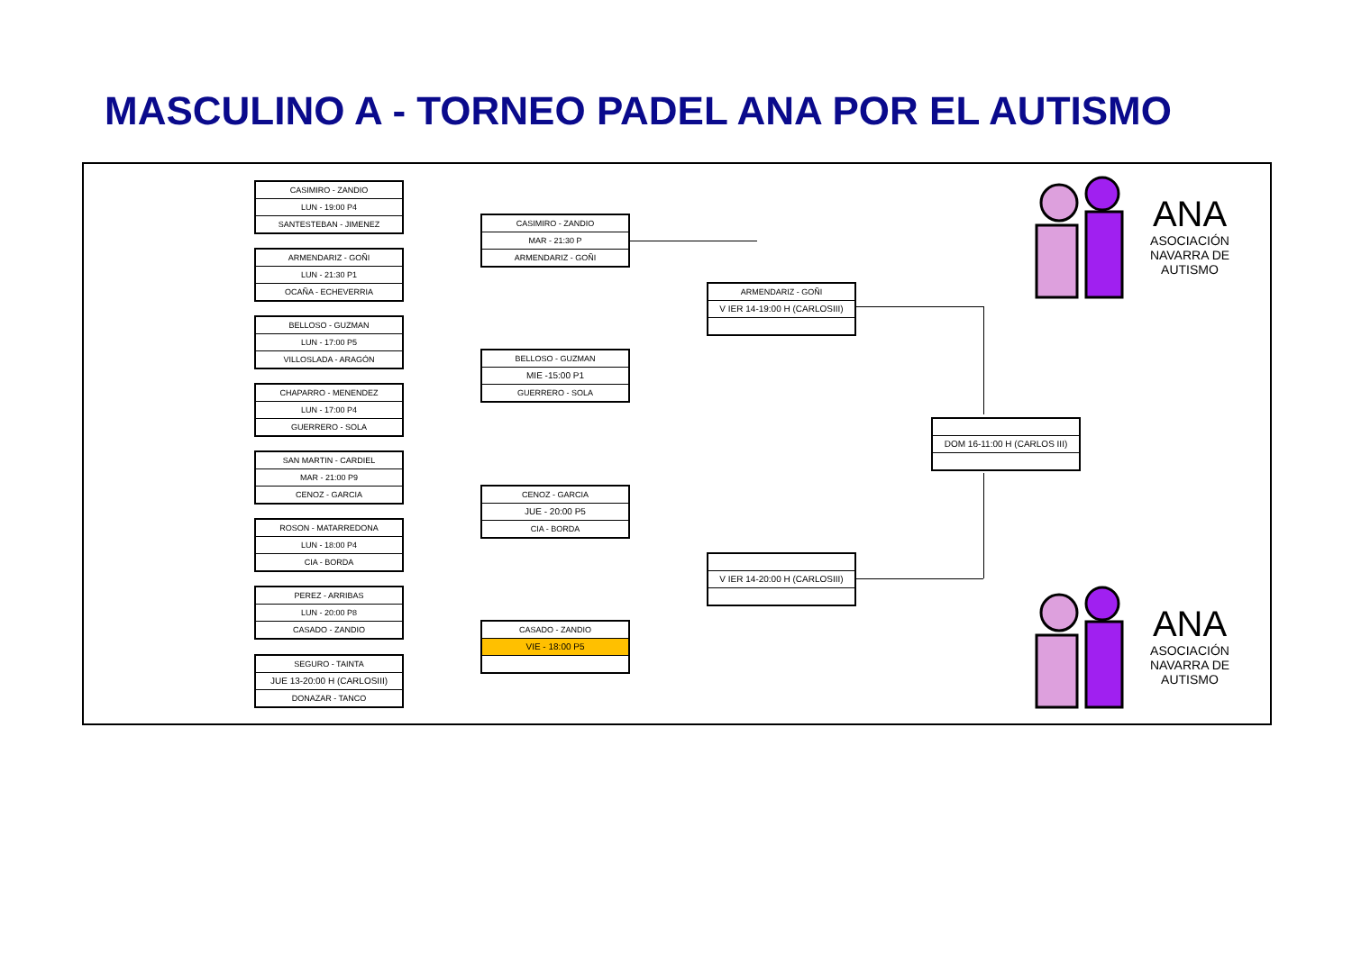MASCULINO A - TORNEO PADEL ANA POR EL AUTISMO
CASIMIRO - ZANDIO
LUN - 19:00 P4
SANTESTEBAN - JIMENEZ
ARMENDARIZ - GOÑI
LUN - 21:30 P1
OCAÑA - ECHEVERRIA
BELLOSO - GUZMAN
LUN - 17:00 P5
VILLOSLADA - ARAGÓN
CHAPARRO - MENENDEZ
LUN - 17:00 P4
GUERRERO - SOLA
SAN MARTIN - CARDIEL
MAR - 21:00 P9
CENOZ - GARCIA
ROSON - MATARREDONA
LUN - 18:00 P4
CIA - BORDA
PEREZ - ARRIBAS
LUN - 20:00 P8
CASADO - ZANDIO
SEGURO - TAINTA
JUE 13-20:00 H (CARLOSIII)
DONAZAR - TANCO
CASIMIRO - ZANDIO
MAR - 21:30 P
ARMENDARIZ - GOÑI
BELLOSO - GUZMAN
MIE -15:00 P1
GUERRERO - SOLA
CENOZ - GARCIA
JUE - 20:00 P5
CIA - BORDA
CASADO - ZANDIO
VIE - 18:00 P5
ARMENDARIZ - GOÑI
V IER 14-19:00 H (CARLOSIII)
V IER 14-20:00 H (CARLOSIII)
DOM 16-11:00 H (CARLOS III)
ANA
ASOCIACIÓN NAVARRA DE AUTISMO
ANA
ASOCIACIÓN NAVARRA DE AUTISMO